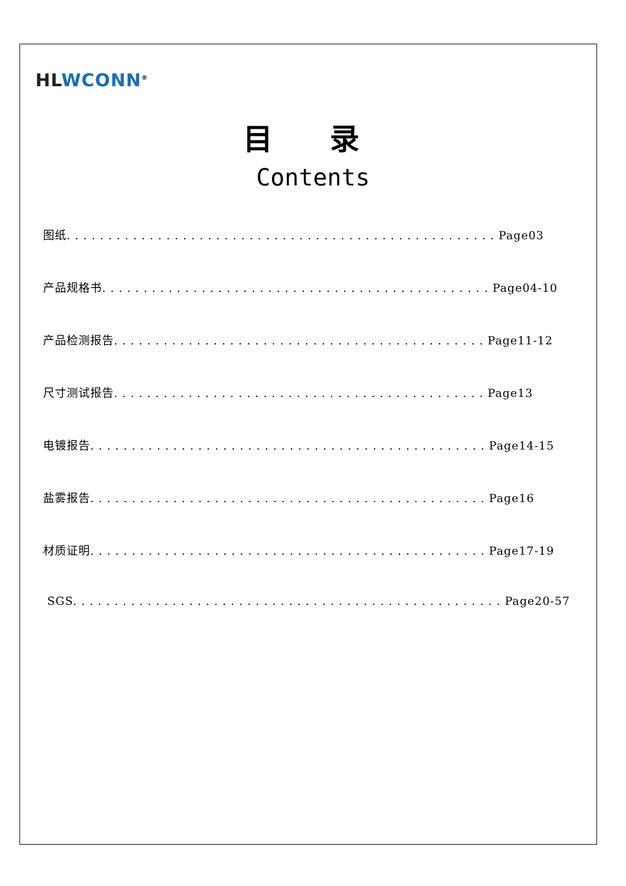HL WCONN<sup>®</sup>
目 录
Contents
图纸. . . . . . . . . . . . . . . . . . . . . . . . . . . . . . . . . . . . . . . . . . . . . . . . . . . . Page03
产品规格书. . . . . . . . . . . . . . . . . . . . . . . . . . . . . . . . . . . . . . . . . . . . . . . Page04-10
产品检测报告. . . . . . . . . . . . . . . . . . . . . . . . . . . . . . . . . . . . . . . . . . . . . Page11-12
尺寸测试报告. . . . . . . . . . . . . . . . . . . . . . . . . . . . . . . . . . . . . . . . . . . . . Page13
电镀报告. . . . . . . . . . . . . . . . . . . . . . . . . . . . . . . . . . . . . . . . . . . . . . . . Page14-15
盐雾报告. . . . . . . . . . . . . . . . . . . . . . . . . . . . . . . . . . . . . . . . . . . . . . . . Page16
材质证明. . . . . . . . . . . . . . . . . . . . . . . . . . . . . . . . . . . . . . . . . . . . . . . . Page17-19
SGS. . . . . . . . . . . . . . . . . . . . . . . . . . . . . . . . . . . . . . . . . . . . . . . . . . . . Page20-57